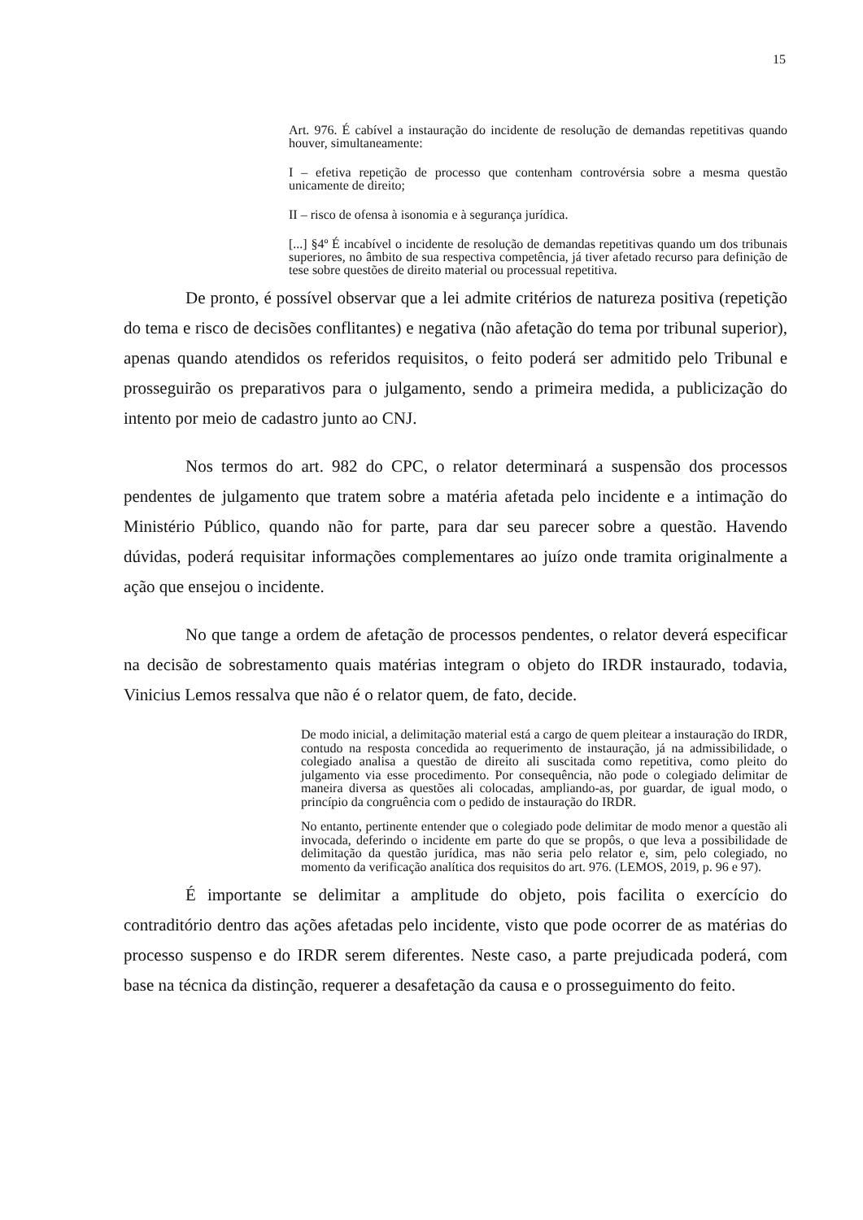15
Art. 976. É cabível a instauração do incidente de resolução de demandas repetitivas quando houver, simultaneamente:
I – efetiva repetição de processo que contenham controvérsia sobre a mesma questão unicamente de direito;
II – risco de ofensa à isonomia e à segurança jurídica.
[...] §4º É incabível o incidente de resolução de demandas repetitivas quando um dos tribunais superiores, no âmbito de sua respectiva competência, já tiver afetado recurso para definição de tese sobre questões de direito material ou processual repetitiva.
De pronto, é possível observar que a lei admite critérios de natureza positiva (repetição do tema e risco de decisões conflitantes) e negativa (não afetação do tema por tribunal superior), apenas quando atendidos os referidos requisitos, o feito poderá ser admitido pelo Tribunal e prosseguirão os preparativos para o julgamento, sendo a primeira medida, a publicização do intento por meio de cadastro junto ao CNJ.
Nos termos do art. 982 do CPC, o relator determinará a suspensão dos processos pendentes de julgamento que tratem sobre a matéria afetada pelo incidente e a intimação do Ministério Público, quando não for parte, para dar seu parecer sobre a questão. Havendo dúvidas, poderá requisitar informações complementares ao juízo onde tramita originalmente a ação que ensejou o incidente.
No que tange a ordem de afetação de processos pendentes, o relator deverá especificar na decisão de sobrestamento quais matérias integram o objeto do IRDR instaurado, todavia, Vinicius Lemos ressalva que não é o relator quem, de fato, decide.
De modo inicial, a delimitação material está a cargo de quem pleitear a instauração do IRDR, contudo na resposta concedida ao requerimento de instauração, já na admissibilidade, o colegiado analisa a questão de direito ali suscitada como repetitiva, como pleito do julgamento via esse procedimento. Por consequência, não pode o colegiado delimitar de maneira diversa as questões ali colocadas, ampliando-as, por guardar, de igual modo, o princípio da congruência com o pedido de instauração do IRDR.
No entanto, pertinente entender que o colegiado pode delimitar de modo menor a questão ali invocada, deferindo o incidente em parte do que se propôs, o que leva a possibilidade de delimitação da questão jurídica, mas não seria pelo relator e, sim, pelo colegiado, no momento da verificação analítica dos requisitos do art. 976. (LEMOS, 2019, p. 96 e 97).
É importante se delimitar a amplitude do objeto, pois facilita o exercício do contraditório dentro das ações afetadas pelo incidente, visto que pode ocorrer de as matérias do processo suspenso e do IRDR serem diferentes. Neste caso, a parte prejudicada poderá, com base na técnica da distinção, requerer a desafetação da causa e o prosseguimento do feito.